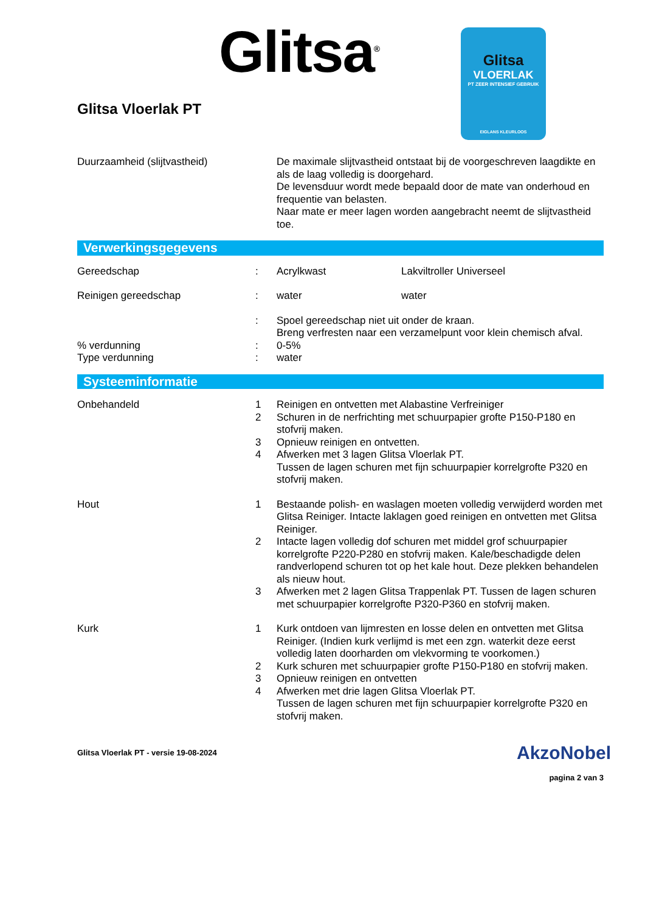Glitsa<sup>®</sup>
Glitsa
VLOERLAK
PT ZEER INTENSIEF GEBRUIK
EIGLANS KLEURLOOS
Glitsa Vloerlak PT
| Duurzaamheid (slijtvastheid) | | De maximale slijtvastheid ontstaat bij de voorgeschreven laagdikte en als de laag volledig is doorgehard. De levensduur wordt mede bepaald door de mate van onderhoud en frequentie van belasten. Naar mate er meer lagen worden aangebracht neemt de slijtvastheid toe. |
Verwerkingsgegevens
| Gereedschap | : | Acrylkwast | Lakviltroller Universeel |
| Reinigen gereedschap | : | water | water |
| | : | Spoel gereedschap niet uit onder de kraan. Breng verfresten naar een verzamelpunt voor klein chemisch afval. | |
| % verdunning | : | 0-5% | |
| Type verdunning | : | water | |
Systeeminformatie
| Onbehandeld | 1 | Reinigen en ontvetten met Alabastine Verfreiniger |
| | 2 | Schuren in de nerfrichting met schuurpapier grofte P150-P180 en stofvrij maken. |
| | 3 | Opnieuw reinigen en ontvetten. |
| | 4 | Afwerken met 3 lagen Glitsa Vloerlak PT. Tussen de lagen schuren met fijn schuurpapier korrelgrofte P320 en stofvrij maken. |
| Hout | 1 | Bestaande polish- en waslagen moeten volledig verwijderd worden met Glitsa Reiniger. Intacte laklagen goed reinigen en ontvetten met Glitsa Reiniger. |
| | 2 | Intacte lagen volledig dof schuren met middel grof schuurpapier korrelgrofte P220-P280 en stofvrij maken. Kale/beschadigde delen randverlopend schuren tot op het kale hout. Deze plekken behandelen als nieuw hout. |
| | 3 | Afwerken met 2 lagen Glitsa Trappenlak PT. Tussen de lagen schuren met schuurpapier korrelgrofte P320-P360 en stofvrij maken. |
| Kurk | 1 | Kurk ontdoen van lijmresten en losse delen en ontvetten met Glitsa Reiniger. (Indien kurk verlijmd is met een zgn. waterkit deze eerst volledig laten doorharden om vlekvorming te voorkomen.) |
| | 2 | Kurk schuren met schuurpapier grofte P150-P180 en stofvrij maken. |
| | 3 | Opnieuw reinigen en ontvetten |
| | 4 | Afwerken met drie lagen Glitsa Vloerlak PT. Tussen de lagen schuren met fijn schuurpapier korrelgrofte P320 en stofvrij maken. |
Glitsa Vloerlak PT - versie 19-08-2024
AkzoNobel
pagina 2 van 3